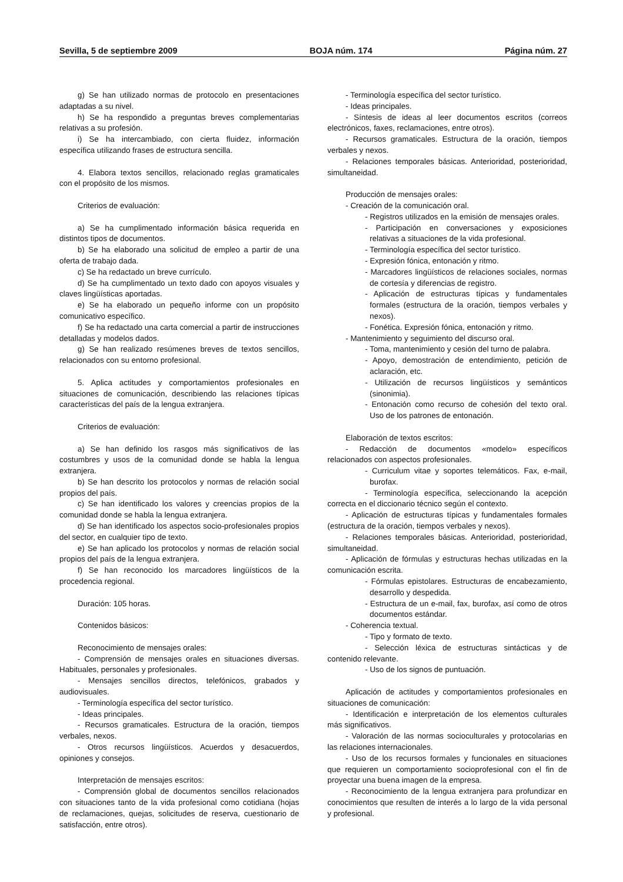Sevilla, 5 de septiembre 2009 BOJA núm. 174 Página núm. 27
g) Se han utilizado normas de protocolo en presentaciones adaptadas a su nivel.
h) Se ha respondido a preguntas breves complementarias relativas a su profesión.
i) Se ha intercambiado, con cierta fluidez, información específica utilizando frases de estructura sencilla.
4. Elabora textos sencillos, relacionado reglas gramaticales con el propósito de los mismos.
Criterios de evaluación:
a) Se ha cumplimentado información básica requerida en distintos tipos de documentos.
b) Se ha elaborado una solicitud de empleo a partir de una oferta de trabajo dada.
c) Se ha redactado un breve currículo.
d) Se ha cumplimentado un texto dado con apoyos visuales y claves lingüísticas aportadas.
e) Se ha elaborado un pequeño informe con un propósito comunicativo específico.
f) Se ha redactado una carta comercial a partir de instrucciones detalladas y modelos dados.
g) Se han realizado resúmenes breves de textos sencillos, relacionados con su entorno profesional.
5. Aplica actitudes y comportamientos profesionales en situaciones de comunicación, describiendo las relaciones típicas características del país de la lengua extranjera.
Criterios de evaluación:
a) Se han definido los rasgos más significativos de las costumbres y usos de la comunidad donde se habla la lengua extranjera.
b) Se han descrito los protocolos y normas de relación social propios del país.
c) Se han identificado los valores y creencias propios de la comunidad donde se habla la lengua extranjera.
d) Se han identificado los aspectos socio-profesionales propios del sector, en cualquier tipo de texto.
e) Se han aplicado los protocolos y normas de relación social propios del país de la lengua extranjera.
f) Se han reconocido los marcadores lingüísticos de la procedencia regional.
Duración: 105 horas.
Contenidos básicos:
Reconocimiento de mensajes orales:
- Comprensión de mensajes orales en situaciones diversas. Habituales, personales y profesionales.
- Mensajes sencillos directos, telefónicos, grabados y audiovisuales.
- Terminología específica del sector turístico.
- Ideas principales.
- Recursos gramaticales. Estructura de la oración, tiempos verbales, nexos.
- Otros recursos lingüísticos. Acuerdos y desacuerdos, opiniones y consejos.
Interpretación de mensajes escritos:
- Comprensión global de documentos sencillos relacionados con situaciones tanto de la vida profesional como cotidiana (hojas de reclamaciones, quejas, solicitudes de reserva, cuestionario de satisfacción, entre otros).
- Terminología específica del sector turístico.
- Ideas principales.
- Síntesis de ideas al leer documentos escritos (correos electrónicos, faxes, reclamaciones, entre otros).
- Recursos gramaticales. Estructura de la oración, tiempos verbales y nexos.
- Relaciones temporales básicas. Anterioridad, posterioridad, simultaneidad.
Producción de mensajes orales:
- Creación de la comunicación oral.
- Registros utilizados en la emisión de mensajes orales.
- Participación en conversaciones y exposiciones relativas a situaciones de la vida profesional.
- Terminología específica del sector turístico.
- Expresión fónica, entonación y ritmo.
- Marcadores lingüísticos de relaciones sociales, normas de cortesía y diferencias de registro.
- Aplicación de estructuras típicas y fundamentales formales (estructura de la oración, tiempos verbales y nexos).
- Fonética. Expresión fónica, entonación y ritmo.
- Mantenimiento y seguimiento del discurso oral.
- Toma, mantenimiento y cesión del turno de palabra.
- Apoyo, demostración de entendimiento, petición de aclaración, etc.
- Utilización de recursos lingüísticos y semánticos (sinonimia).
- Entonación como recurso de cohesión del texto oral. Uso de los patrones de entonación.
Elaboración de textos escritos:
- Redacción de documentos «modelo» específicos relacionados con aspectos profesionales.
- Curriculum vitae y soportes telemáticos. Fax, e-mail, burofax.
- Terminología específica, seleccionando la acepción correcta en el diccionario técnico según el contexto.
- Aplicación de estructuras típicas y fundamentales formales (estructura de la oración, tiempos verbales y nexos).
- Relaciones temporales básicas. Anterioridad, posterioridad, simultaneidad.
- Aplicación de fórmulas y estructuras hechas utilizadas en la comunicación escrita.
- Fórmulas epistolares. Estructuras de encabezamiento, desarrollo y despedida.
- Estructura de un e-mail, fax, burofax, así como de otros documentos estándar.
- Coherencia textual.
- Tipo y formato de texto.
- Selección léxica de estructuras sintácticas y de contenido relevante.
- Uso de los signos de puntuación.
Aplicación de actitudes y comportamientos profesionales en situaciones de comunicación:
- Identificación e interpretación de los elementos culturales más significativos.
- Valoración de las normas socioculturales y protocolarias en las relaciones internacionales.
- Uso de los recursos formales y funcionales en situaciones que requieren un comportamiento socioprofesional con el fin de proyectar una buena imagen de la empresa.
- Reconocimiento de la lengua extranjera para profundizar en conocimientos que resulten de interés a lo largo de la vida personal y profesional.